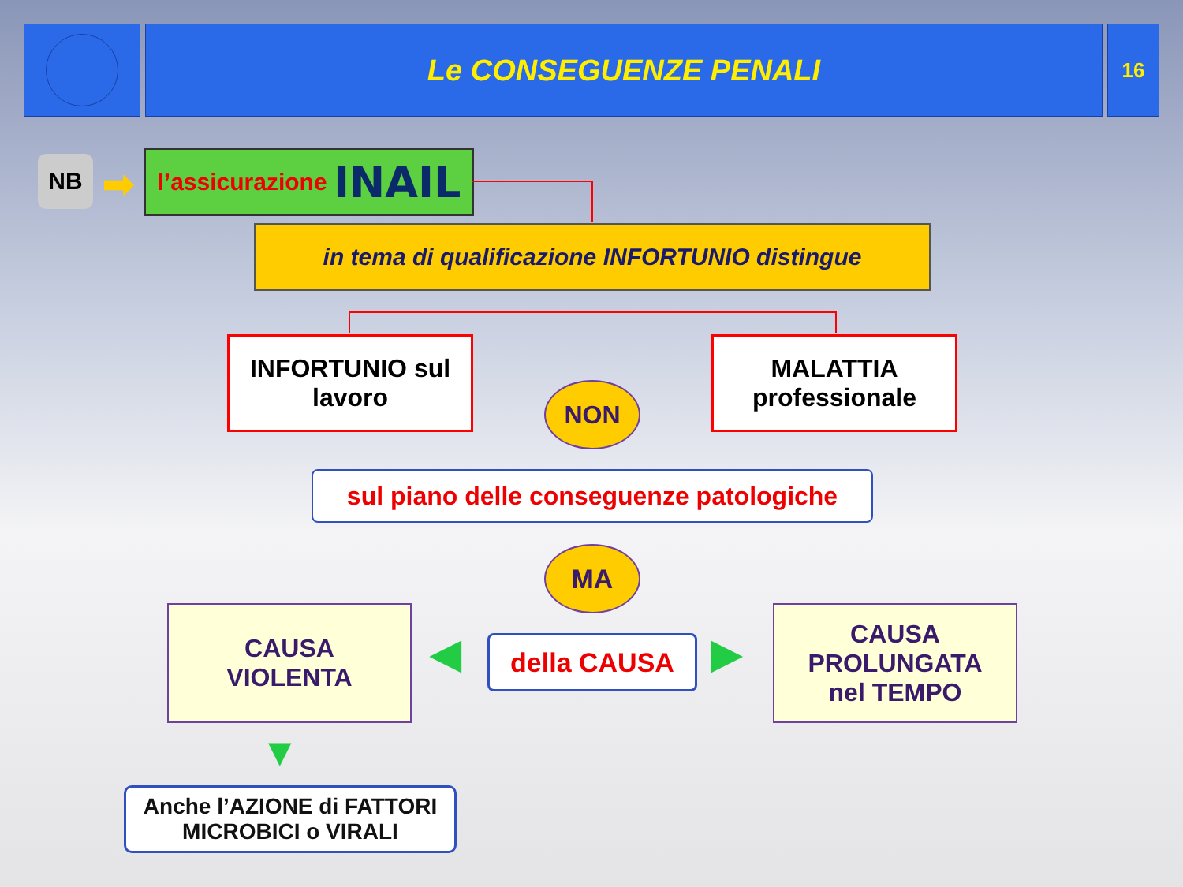Le CONSEGUENZE PENALI
16
NB ➡ l’assicurazione INAIL
in tema di qualificazione INFORTUNIO distingue
INFORTUNIO sul
lavoro
MALATTIA
professionale
NON
sul piano delle conseguenze patologiche
MA
CAUSA
VIOLENTA
◀ della CAUSA ▶
CAUSA
PROLUNGATA
nel TEMPO
▼
Anche l’AZIONE di FATTORI
MICROBICI o VIRALI